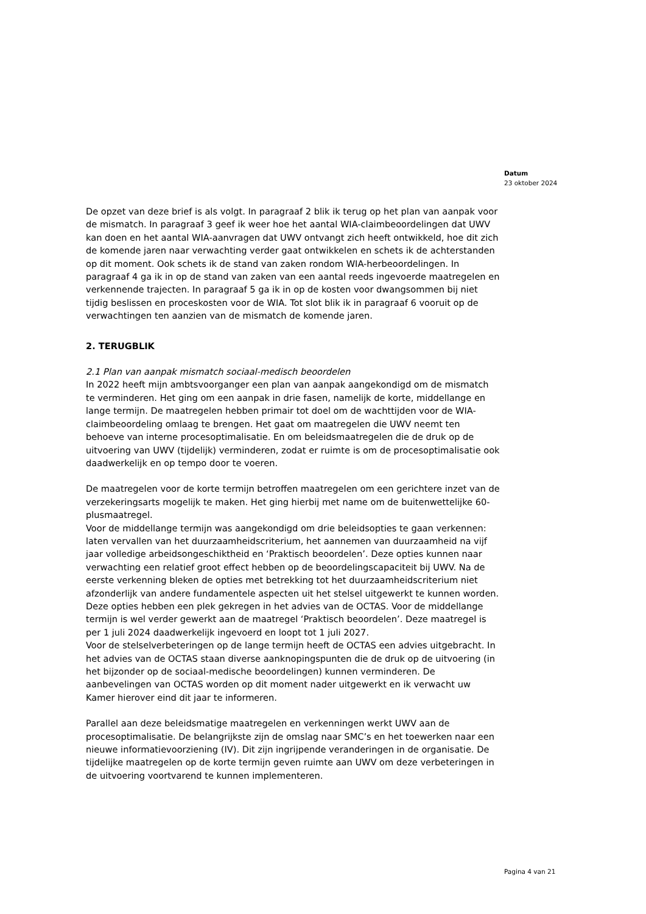Datum
23 oktober 2024
De opzet van deze brief is als volgt. In paragraaf 2 blik ik terug op het plan van aanpak voor de mismatch. In paragraaf 3 geef ik weer hoe het aantal WIA-claimbeoordelingen dat UWV kan doen en het aantal WIA-aanvragen dat UWV ontvangt zich heeft ontwikkeld, hoe dit zich de komende jaren naar verwachting verder gaat ontwikkelen en schets ik de achterstanden op dit moment. Ook schets ik de stand van zaken rondom WIA-herbeoordelingen. In paragraaf 4 ga ik in op de stand van zaken van een aantal reeds ingevoerde maatregelen en verkennende trajecten. In paragraaf 5 ga ik in op de kosten voor dwangsommen bij niet tijdig beslissen en proceskosten voor de WIA. Tot slot blik ik in paragraaf 6 vooruit op de verwachtingen ten aanzien van de mismatch de komende jaren.
2. TERUGBLIK
2.1 Plan van aanpak mismatch sociaal-medisch beoordelen
In 2022 heeft mijn ambtsvoorganger een plan van aanpak aangekondigd om de mismatch te verminderen. Het ging om een aanpak in drie fasen, namelijk de korte, middellange en lange termijn. De maatregelen hebben primair tot doel om de wachttijden voor de WIA-claimbeoordeling omlaag te brengen. Het gaat om maatregelen die UWV neemt ten behoeve van interne procesoptimalisatie. En om beleidsmaatregelen die de druk op de uitvoering van UWV (tijdelijk) verminderen, zodat er ruimte is om de procesoptimalisatie ook daadwerkelijk en op tempo door te voeren.
De maatregelen voor de korte termijn betroffen maatregelen om een gerichtere inzet van de verzekeringsarts mogelijk te maken. Het ging hierbij met name om de buitenwettelijke 60-plusmaatregel.
Voor de middellange termijn was aangekondigd om drie beleidsopties te gaan verkennen: laten vervallen van het duurzaamheidscriterium, het aannemen van duurzaamheid na vijf jaar volledige arbeidsongeschiktheid en ‘Praktisch beoordelen’. Deze opties kunnen naar verwachting een relatief groot effect hebben op de beoordelingscapaciteit bij UWV. Na de eerste verkenning bleken de opties met betrekking tot het duurzaamheidscriterium niet afzonderlijk van andere fundamentele aspecten uit het stelsel uitgewerkt te kunnen worden. Deze opties hebben een plek gekregen in het advies van de OCTAS. Voor de middellange termijn is wel verder gewerkt aan de maatregel ‘Praktisch beoordelen’. Deze maatregel is per 1 juli 2024 daadwerkelijk ingevoerd en loopt tot 1 juli 2027.
Voor de stelselverbeteringen op de lange termijn heeft de OCTAS een advies uitgebracht. In het advies van de OCTAS staan diverse aanknopingspunten die de druk op de uitvoering (in het bijzonder op de sociaal-medische beoordelingen) kunnen verminderen. De aanbevelingen van OCTAS worden op dit moment nader uitgewerkt en ik verwacht uw Kamer hierover eind dit jaar te informeren.
Parallel aan deze beleidsmatige maatregelen en verkenningen werkt UWV aan de procesoptimalisatie. De belangrijkste zijn de omslag naar SMC’s en het toewerken naar een nieuwe informatievoorziening (IV). Dit zijn ingrijpende veranderingen in de organisatie. De tijdelijke maatregelen op de korte termijn geven ruimte aan UWV om deze verbeteringen in de uitvoering voortvarend te kunnen implementeren.
Pagina 4 van 21